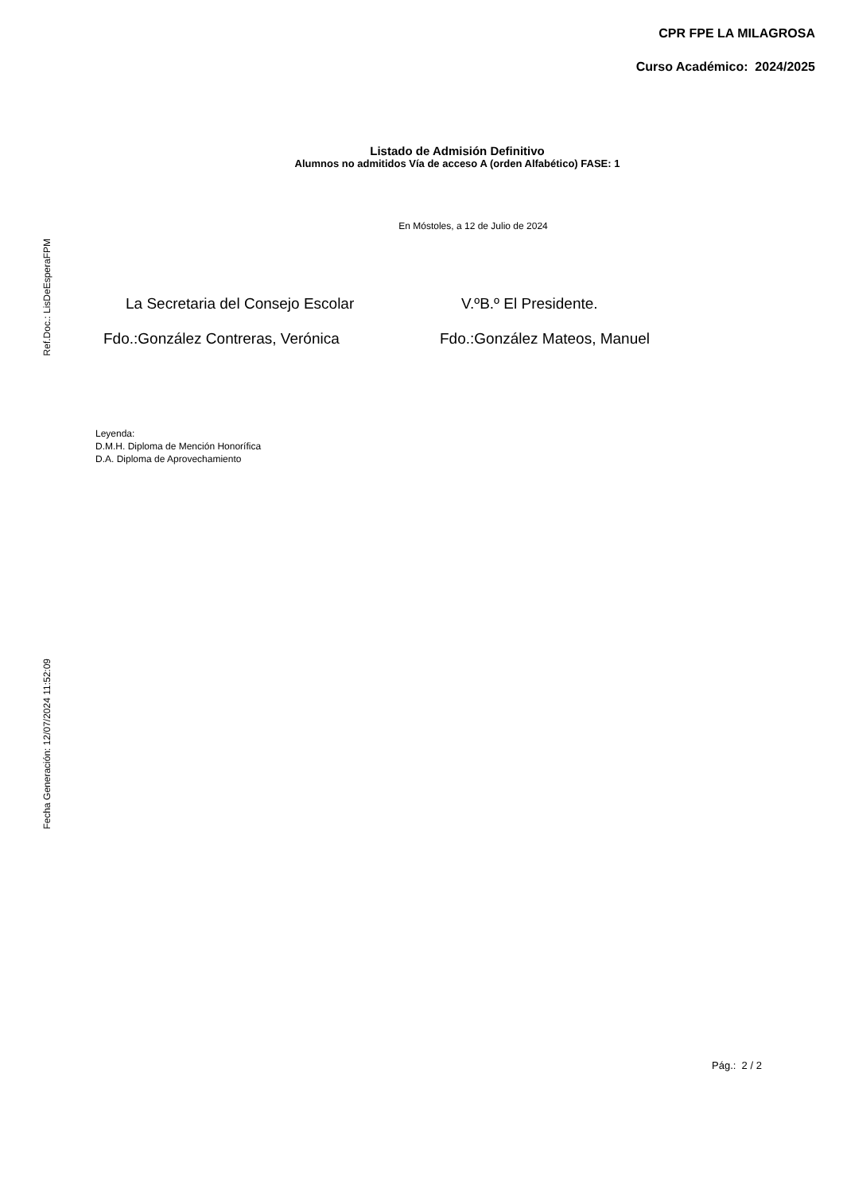CPR FPE LA MILAGROSA
Curso Académico: 2024/2025
Listado de Admisión Definitivo
Alumnos no admitidos Vía de acceso A (orden Alfabético) FASE: 1
En Móstoles, a 12 de Julio de 2024
La Secretaria del Consejo Escolar V.ºB.º El Presidente.
Fdo.:González Contreras, Verónica Fdo.:González Mateos, Manuel
Leyenda:
D.M.H. Diploma de Mención Honorífica
D.A. Diploma de Aprovechamiento
Ref.Doc.: LisDeEsperaFPM
Fecha Generación: 12/07/2024 11:52:09
Pág.: 2 / 2